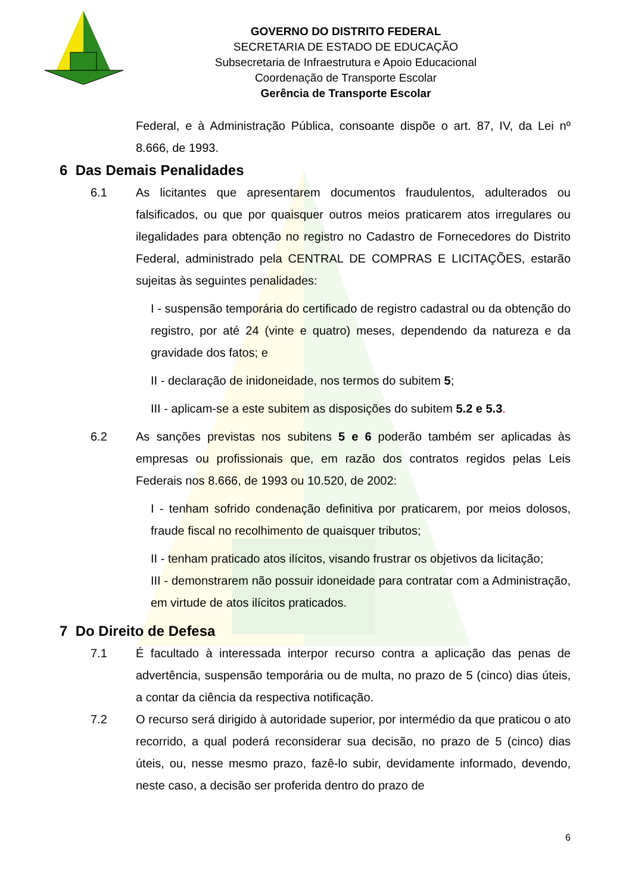GOVERNO DO DISTRITO FEDERAL
SECRETARIA DE ESTADO DE EDUCAÇÃO
Subsecretaria de Infraestrutura e Apoio Educacional
Coordenação de Transporte Escolar
Gerência de Transporte Escolar
Federal, e à Administração Pública, consoante dispõe o art. 87, IV, da Lei nº 8.666, de 1993.
6 Das Demais Penalidades
6.1 As licitantes que apresentarem documentos fraudulentos, adulterados ou falsificados, ou que por quaisquer outros meios praticarem atos irregulares ou ilegalidades para obtenção no registro no Cadastro de Fornecedores do Distrito Federal, administrado pela CENTRAL DE COMPRAS E LICITAÇÕES, estarão sujeitas às seguintes penalidades:
I - suspensão temporária do certificado de registro cadastral ou da obtenção do registro, por até 24 (vinte e quatro) meses, dependendo da natureza e da gravidade dos fatos; e
II - declaração de inidoneidade, nos termos do subitem 5;
III - aplicam-se a este subitem as disposições do subitem 5.2 e 5.3.
6.2 As sanções previstas nos subitens 5 e 6 poderão também ser aplicadas às empresas ou profissionais que, em razão dos contratos regidos pelas Leis Federais nos 8.666, de 1993 ou 10.520, de 2002:
I - tenham sofrido condenação definitiva por praticarem, por meios dolosos, fraude fiscal no recolhimento de quaisquer tributos;
II - tenham praticado atos ilícitos, visando frustrar os objetivos da licitação;
III - demonstrarem não possuir idoneidade para contratar com a Administração, em virtude de atos ilícitos praticados.
7 Do Direito de Defesa
7.1 É facultado à interessada interpor recurso contra a aplicação das penas de advertência, suspensão temporária ou de multa, no prazo de 5 (cinco) dias úteis, a contar da ciência da respectiva notificação.
7.2 O recurso será dirigido à autoridade superior, por intermédio da que praticou o ato recorrido, a qual poderá reconsiderar sua decisão, no prazo de 5 (cinco) dias úteis, ou, nesse mesmo prazo, fazê-lo subir, devidamente informado, devendo, neste caso, a decisão ser proferida dentro do prazo de
6